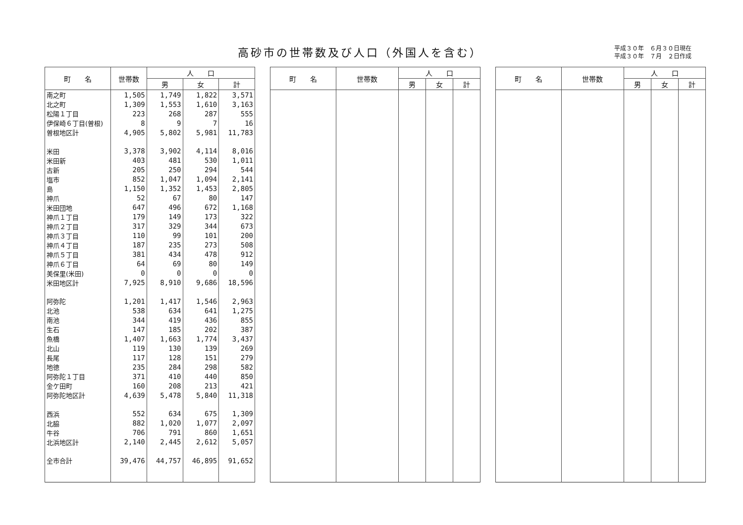高砂市の世帯数及び人口（外国人を含む）
平成３０年　６月３０日現在
平成３０年　７月　２日作成
| 町 名 | 世帯数 | 人 口 | | |
| --- | --- | --- | --- | --- |
| | | 男 | 女 | 計 |
| 南之町 | 1,505 | 1,749 | 1,822 | 3,571 |
| 北之町 | 1,309 | 1,553 | 1,610 | 3,163 |
| 松陽１丁目 | 223 | 268 | 287 | 555 |
| 伊保崎６丁目(曽根) | 8 | 9 | 7 | 16 |
| 曽根地区計 | 4,905 | 5,802 | 5,981 | 11,783 |
| 米田 | 3,378 | 3,902 | 4,114 | 8,016 |
| 米田新 | 403 | 481 | 530 | 1,011 |
| 古新 | 205 | 250 | 294 | 544 |
| 塩市 | 852 | 1,047 | 1,094 | 2,141 |
| 島 | 1,150 | 1,352 | 1,453 | 2,805 |
| 神爪 | 52 | 67 | 80 | 147 |
| 米田団地 | 647 | 496 | 672 | 1,168 |
| 神爪１丁目 | 179 | 149 | 173 | 322 |
| 神爪２丁目 | 317 | 329 | 344 | 673 |
| 神爪３丁目 | 110 | 99 | 101 | 200 |
| 神爪４丁目 | 187 | 235 | 273 | 508 |
| 神爪５丁目 | 381 | 434 | 478 | 912 |
| 神爪６丁目 | 64 | 69 | 80 | 149 |
| 美保里(米田) | 0 | 0 | 0 | 0 |
| 米田地区計 | 7,925 | 8,910 | 9,686 | 18,596 |
| 阿弥陀 | 1,201 | 1,417 | 1,546 | 2,963 |
| 北池 | 538 | 634 | 641 | 1,275 |
| 南池 | 344 | 419 | 436 | 855 |
| 生石 | 147 | 185 | 202 | 387 |
| 魚橋 | 1,407 | 1,663 | 1,774 | 3,437 |
| 北山 | 119 | 130 | 139 | 269 |
| 長尾 | 117 | 128 | 151 | 279 |
| 地徳 | 235 | 284 | 298 | 582 |
| 阿弥陀１丁目 | 371 | 410 | 440 | 850 |
| 金ケ田町 | 160 | 208 | 213 | 421 |
| 阿弥陀地区計 | 4,639 | 5,478 | 5,840 | 11,318 |
| 西浜 | 552 | 634 | 675 | 1,309 |
| 北脇 | 882 | 1,020 | 1,077 | 2,097 |
| 牛谷 | 706 | 791 | 860 | 1,651 |
| 北浜地区計 | 2,140 | 2,445 | 2,612 | 5,057 |
| 全市合計 | 39,476 | 44,757 | 46,895 | 91,652 |
| 町 名 | 世帯数 | 人 口 | | |
| --- | --- | --- | --- | --- |
| | | 男 | 女 | 計 |
| 町 名 | 世帯数 | 人 口 | | |
| --- | --- | --- | --- | --- |
| | | 男 | 女 | 計 |